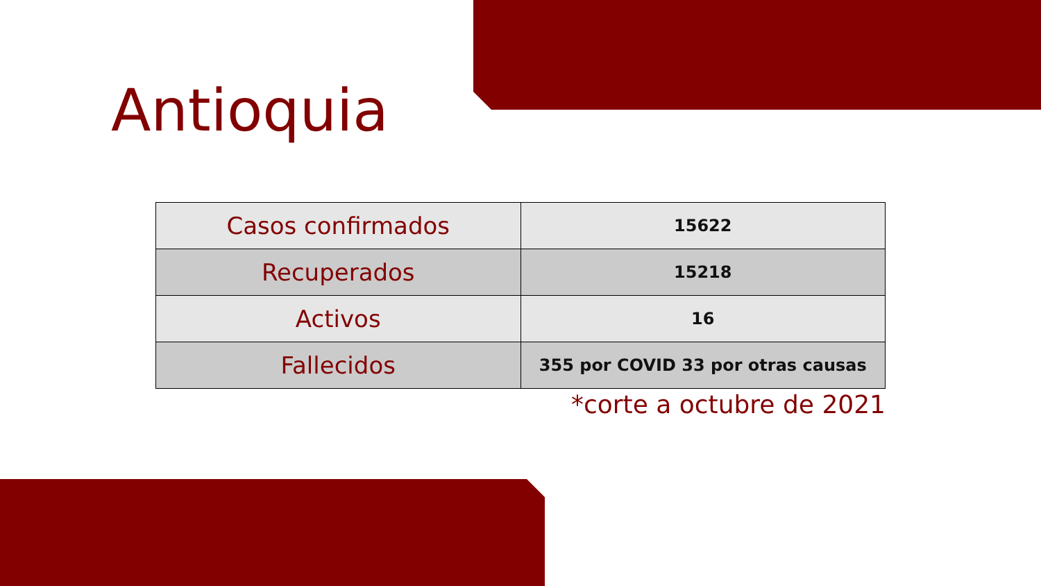Antioquia
| Casos confirmados | 15622 |
| Recuperados | 15218 |
| Activos | 16 |
| Fallecidos | 355 por COVID 33 por otras causas |
*corte a octubre de 2021